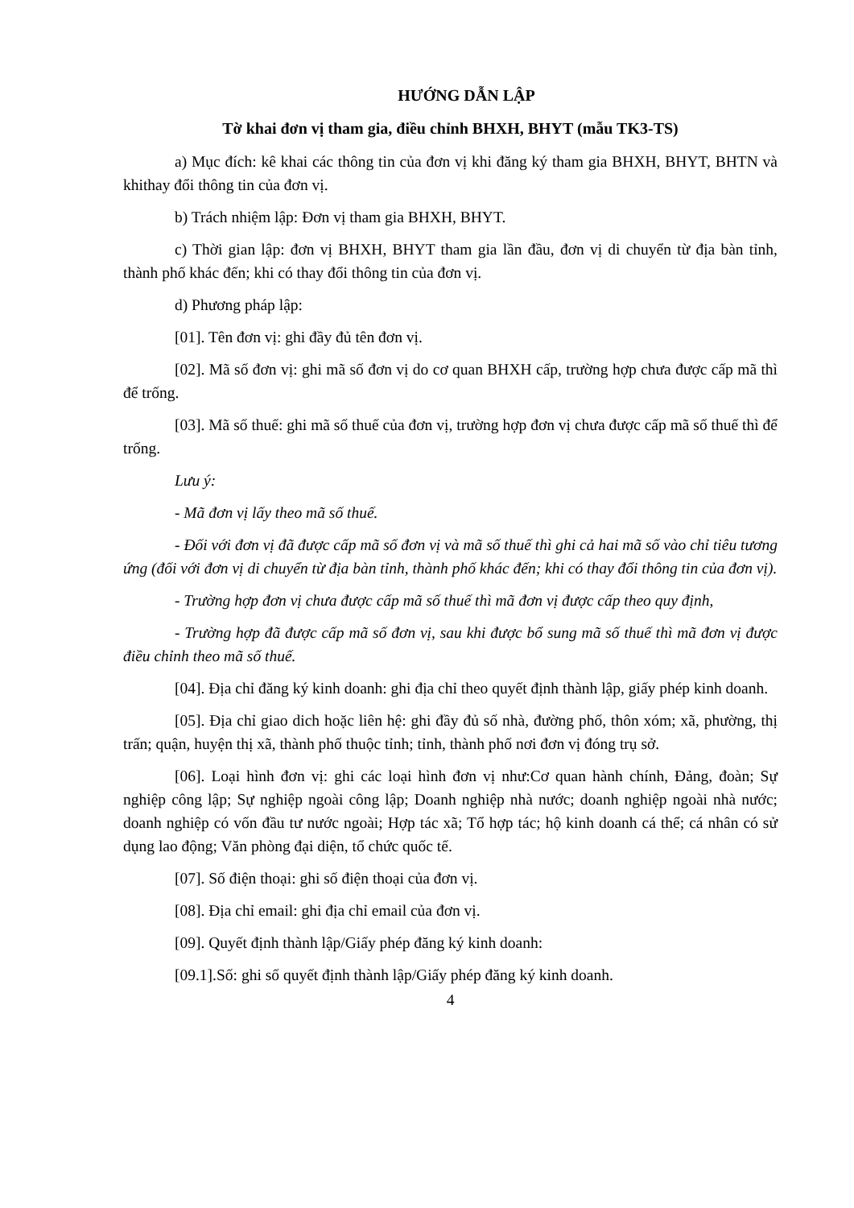HƯỚNG DẪN LẬP
Tờ khai đơn vị tham gia, điều chỉnh BHXH, BHYT (mẫu TK3-TS)
a) Mục đích: kê khai các thông tin của đơn vị khi đăng ký tham gia BHXH, BHYT, BHTN và khithay đổi thông tin của đơn vị.
b) Trách nhiệm lập: Đơn vị tham gia BHXH, BHYT.
c) Thời gian lập: đơn vị BHXH, BHYT tham gia lần đầu, đơn vị di chuyển từ địa bàn tỉnh, thành phố khác đến; khi có thay đổi thông tin của đơn vị.
d) Phương pháp lập:
[01]. Tên đơn vị: ghi đầy đủ tên đơn vị.
[02]. Mã số đơn vị: ghi mã số đơn vị do cơ quan BHXH cấp, trường hợp chưa được cấp mã thì để trống.
[03]. Mã số thuế: ghi mã số thuế của đơn vị, trường hợp đơn vị chưa được cấp mã số thuế thì để trống.
Lưu ý:
- Mã đơn vị lấy theo mã số thuế.
- Đối với đơn vị đã được cấp mã số đơn vị và mã số thuế thì ghi cả hai mã số vào chỉ tiêu tương ứng (đối với đơn vị di chuyển từ địa bàn tỉnh, thành phố khác đến; khi có thay đổi thông tin của đơn vị).
- Trường hợp đơn vị chưa được cấp mã số thuế thì mã đơn vị được cấp theo quy định,
- Trường hợp đã được cấp mã số đơn vị, sau khi được bổ sung mã số thuế thì mã đơn vị được điều chỉnh theo mã số thuế.
[04]. Địa chỉ đăng ký kinh doanh: ghi địa chỉ theo quyết định thành lập, giấy phép kinh doanh.
[05]. Địa chỉ giao dich hoặc liên hệ: ghi đầy đủ số nhà, đường phố, thôn xóm; xã, phường, thị trấn; quận, huyện thị xã, thành phố thuộc tỉnh; tỉnh, thành phố nơi đơn vị đóng trụ sở.
[06]. Loại hình đơn vị: ghi các loại hình đơn vị như:Cơ quan hành chính, Đảng, đoàn; Sự nghiệp công lập; Sự nghiệp ngoài công lập; Doanh nghiệp nhà nước; doanh nghiệp ngoài nhà nước; doanh nghiệp có vốn đầu tư nước ngoài; Hợp tác xã; Tổ hợp tác; hộ kinh doanh cá thể; cá nhân có sử dụng lao động; Văn phòng đại diện, tổ chức quốc tế.
[07]. Số điện thoại: ghi số điện thoại của đơn vị.
[08]. Địa chỉ email: ghi địa chỉ email của đơn vị.
[09]. Quyết định thành lập/Giấy phép đăng ký kinh doanh:
[09.1].Số: ghi số quyết định thành lập/Giấy phép đăng ký kinh doanh.
4